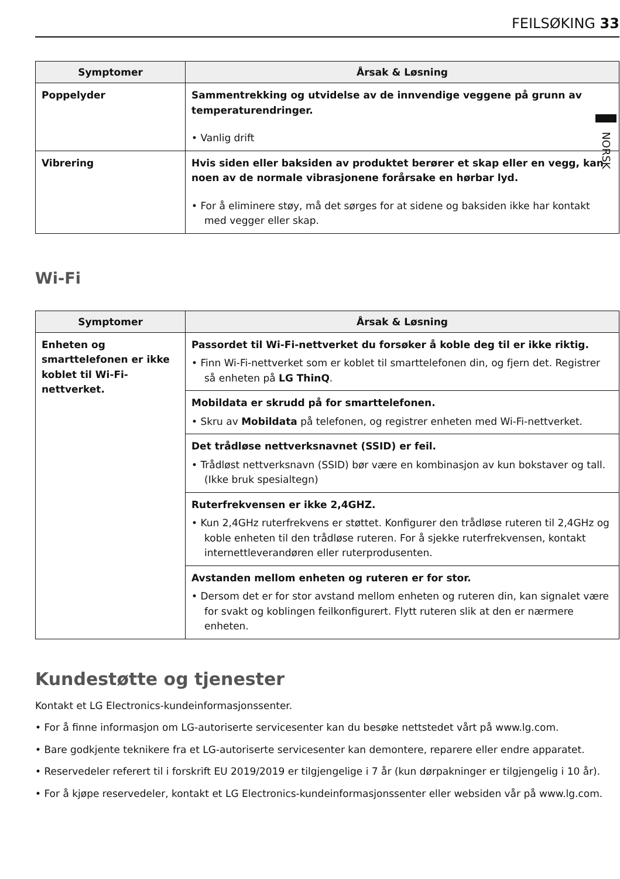NORSK
FEILSØKING 33
| Symptomer | Årsak & Løsning |
| --- | --- |
| Poppelyder | Sammentrekking og utvidelse av de innvendige veggene på grunn av temperaturendringer. |
| | • Vanlig drift |
| Vibrering | Hvis siden eller baksiden av produktet berører et skap eller en vegg, kan noen av de normale vibrasjonene forårsake en hørbar lyd. |
| | • For å eliminere støy, må det sørges for at sidene og baksiden ikke har kontakt med vegger eller skap. |
Wi-Fi
| Symptomer | Årsak & Løsning |
| --- | --- |
| Enheten og smarttelefonen er ikke koblet til Wi-Fi-nettverket. | Passordet til Wi-Fi-nettverket du forsøker å koble deg til er ikke riktig. • Finn Wi-Fi-nettverket som er koblet til smarttelefonen din, og fjern det. Registrer så enheten på LG ThinQ . |
| | Mobildata er skrudd på for smarttelefonen. • Skru av Mobildata på telefonen, og registrer enheten med Wi-Fi-nettverket. |
| | Det trådløse nettverksnavnet (SSID) er feil. • Trådløst nettverksnavn (SSID) bør være en kombinasjon av kun bokstaver og tall. (Ikke bruk spesialtegn) |
| | Ruterfrekvensen er ikke 2,4GHZ. • Kun 2,4GHz ruterfrekvens er støttet. Konfigurer den trådløse ruteren til 2,4GHz og koble enheten til den trådløse ruteren. For å sjekke ruterfrekvensen, kontakt internettleverandøren eller ruterprodusenten. |
| | Avstanden mellom enheten og ruteren er for stor. • Dersom det er for stor avstand mellom enheten og ruteren din, kan signalet være for svakt og koblingen feilkonfigurert. Flytt ruteren slik at den er nærmere enheten. |
Kundestøtte og tjenester
Kontakt et LG Electronics-kundeinformasjonssenter.
• For å finne informasjon om LG-autoriserte servicesenter kan du besøke nettstedet vårt på www.lg.com.
• Bare godkjente teknikere fra et LG-autoriserte servicesenter kan demontere, reparere eller endre apparatet.
• Reservedeler referert til i forskrift EU 2019/2019 er tilgjengelige i 7 år (kun dørpakninger er tilgjengelig i 10 år).
• For å kjøpe reservedeler, kontakt et LG Electronics-kundeinformasjonssenter eller websiden vår på www.lg.com.